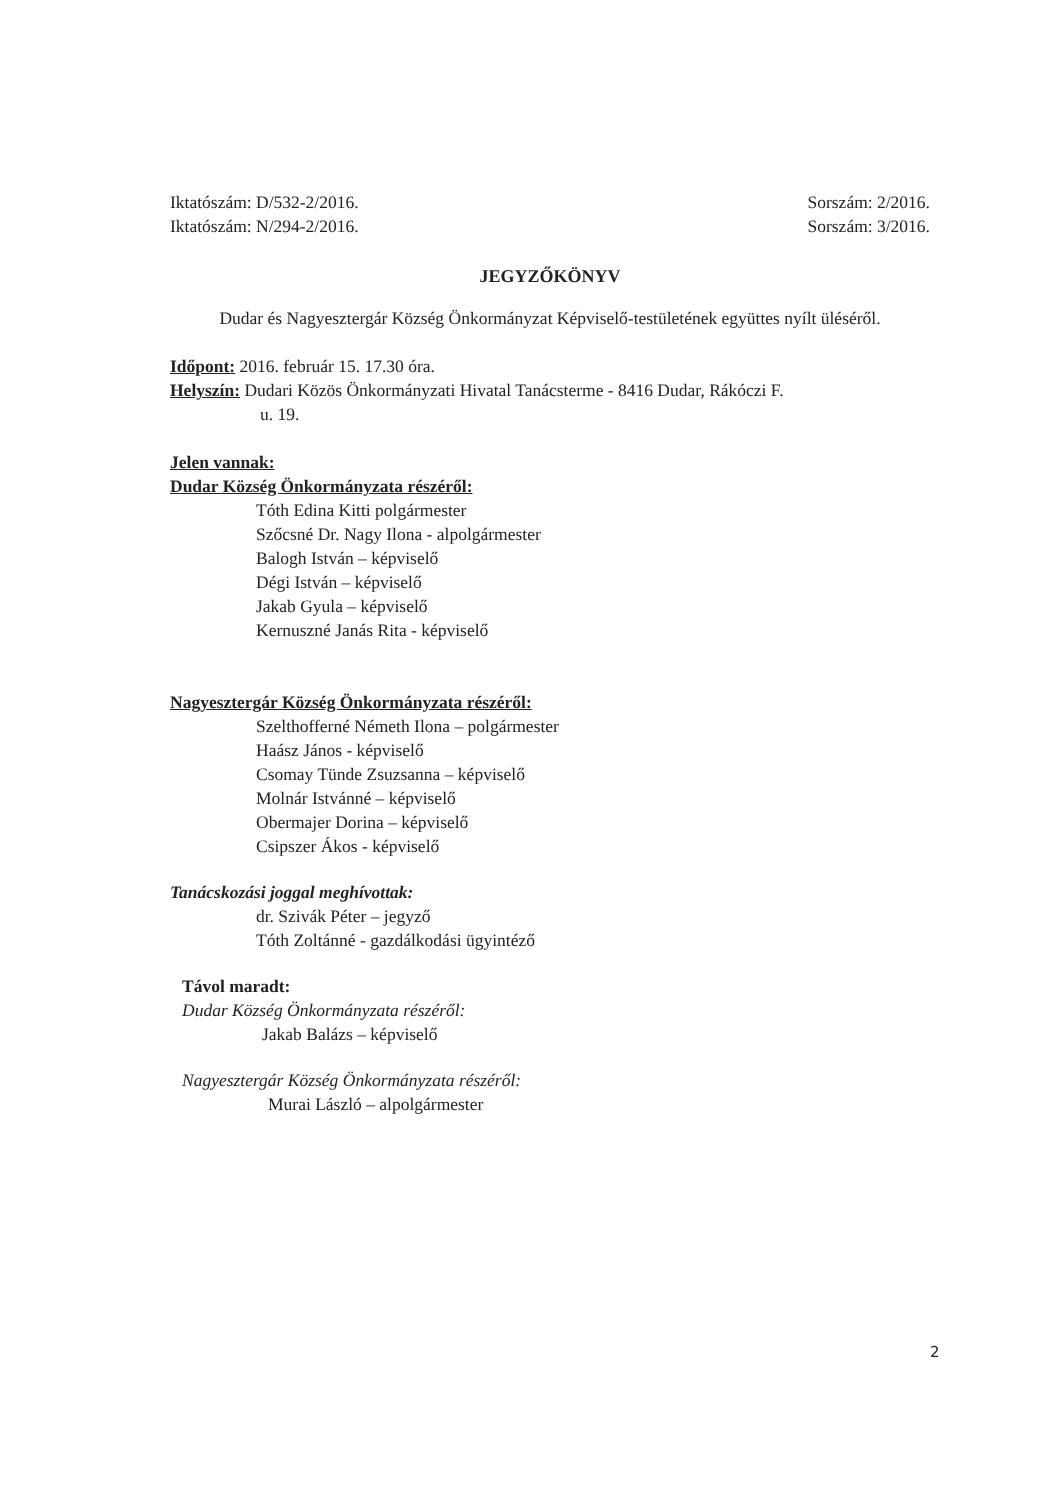Iktatószám: D/532-2/2016. Sorszám: 2/2016.
Iktatószám: N/294-2/2016. Sorszám: 3/2016.
JEGYZŐKÖNYV
Dudar és Nagyesztergár Község Önkormányzat Képviselő-testületének együttes nyílt üléséről.
Időpont: 2016. február 15. 17.30 óra.
Helyszín: Dudari Közös Önkormányzati Hivatal Tanácsterme - 8416 Dudar, Rákóczi F.
u. 19.
Jelen vannak:
Dudar Község Önkormányzata részéről:
Tóth Edina Kitti polgármester
Szőcsné Dr. Nagy Ilona - alpolgármester
Balogh István – képviselő
Dégi István – képviselő
Jakab Gyula – képviselő
Kernuszné Janás Rita - képviselő
Nagyesztergár Község Önkormányzata részéről:
Szelthofferné Németh Ilona – polgármester
Haász János - képviselő
Csomay Tünde Zsuzsanna – képviselő
Molnár Istvánné – képviselő
Obermajer Dorina – képviselő
Csipszer Ákos - képviselő
Tanácskozási joggal meghívottak:
dr. Szivák Péter – jegyző
Tóth Zoltánné - gazdálkodási ügyintéző
Távol maradt:
Dudar Község Önkormányzata részéről:
Jakab Balázs – képviselő
Nagyesztergár Község Önkormányzata részéről:
Murai László – alpolgármester
2